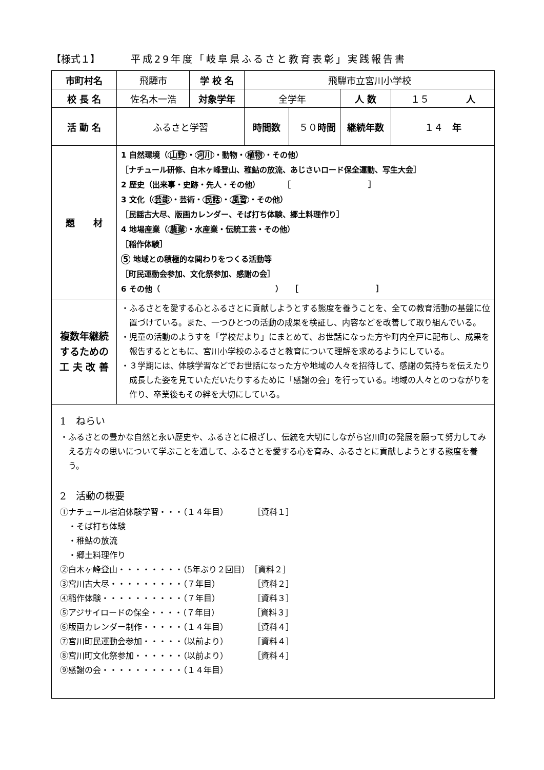【様式１】 平成29年度「岐阜県ふるさと教育表彰」実践報告書
| 市町村名 | 飛驒市 | 学 校 名 | 飛騨市立宮川小学校 | | | |
| 校 長 名 | 佐名木一浩 | 対象学年 | 全学年 | | 人 数 | １５ 人 |
| 活 動 名 | ふるさと学習 | | 時間数 | ５０ 時間 | 継続年数 | １４ 年 |
| 題 材 | 1 自然環境（ 山野 ・ 河川 ・動物・ 植物 ・その他） ［ナチュール研修、白木ヶ峰登山、稚鮎の放流、あじさいロード保全運動、写生大会］ 2 歴史（出来事・史跡・先人・その他） ［ ］ 3 文化（ 芸能 ・芸術・ 民話 ・ 風習 ・その他） ［民謡古大尽、版画カレンダー、そば打ち体験、郷土料理作り］ 4 地場産業（ 農業 ・水産業・伝統工芸・その他） ［稲作体験］ 5 地域との積極的な関わりをつくる活動等 ［町民運動会参加、文化祭参加、感謝の会］ 6 その他（ ） ［ ］ | | | | | |
| 複数年継続 するための 工 夫 改 善 | ・ふるさとを愛する心とふるさとに貢献しようとする態度を養うことを、全ての教育活動の基盤に位置づけている。また、一つひとつの活動の成果を検証し、内容などを改善して取り組んでいる。 ・児童の活動のようすを「学校だより」にまとめて、お世話になった方や町内全戸に配布し、成果を報告するとともに、宮川小学校のふるさと教育について理解を求めるようにしている。 ・３学期には、体験学習などでお世話になった方や地域の人々を招待して、感謝の気持ちを伝えたり成長した姿を見ていただいたりするために「感謝の会」を行っている。地域の人々とのつながりを作り、卒業後もその絆を大切にしている。 | | | | | |
| 1 ねらい ・ふるさとの豊かな自然と永い歴史や、ふるさとに根ざし、伝統を大切にしながら宮川町の発展を願って努力してみえる方々の思いについて学ぶことを通して、ふるさとを愛する心を育み、ふるさとに貢献しようとする態度を養う。 2 活動の概要 ①ナチュール宿泊体験学習・・・（１４年目） ［資料１］ ・そば打ち体験 ・稚鮎の放流 ・郷土料理作り ②白木ヶ峰登山・・・・・・・・（5年ぶり２回目） ［資料２］ ③宮川古大尽・・・・・・・・・（７年目） ［資料２］ ④稲作体験・・・・・・・・・・（７年目） ［資料３］ ⑤アジサイロードの保全・・・・（７年目） ［資料３］ ⑥版画カレンダー制作・・・・・（１４年目） ［資料４］ ⑦宮川町民運動会参加・・・・・（以前より） ［資料４］ ⑧宮川町文化祭参加・・・・・・（以前より） ［資料４］ ⑨感謝の会・・・・・・・・・・（１４年目） | | | | | | |